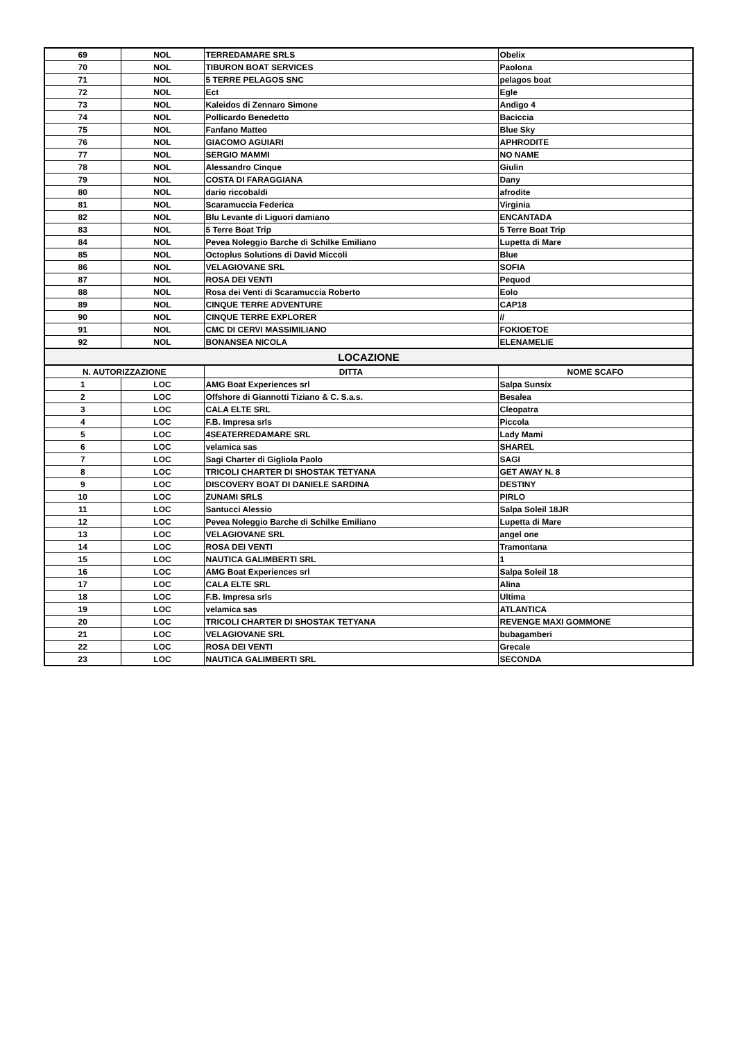| 69 | NOL | TERREDAMARE SRLS | Obelix |
| 70 | NOL | TIBURON BOAT SERVICES | Paolona |
| 71 | NOL | 5 TERRE PELAGOS SNC | pelagos boat |
| 72 | NOL | Ect | Egle |
| 73 | NOL | Kaleidos di Zennaro Simone | Andigo 4 |
| 74 | NOL | Pollicardo Benedetto | Baciccia |
| 75 | NOL | Fanfano Matteo | Blue Sky |
| 76 | NOL | GIACOMO AGUIARI | APHRODITE |
| 77 | NOL | SERGIO MAMMI | NO NAME |
| 78 | NOL | Alessandro Cinque | Giulin |
| 79 | NOL | COSTA DI FARAGGIANA | Dany |
| 80 | NOL | dario riccobaldi | afrodite |
| 81 | NOL | Scaramuccia Federica | Virginia |
| 82 | NOL | Blu Levante di Liguori damiano | ENCANTADA |
| 83 | NOL | 5 Terre Boat Trip | 5 Terre Boat Trip |
| 84 | NOL | Pevea Noleggio Barche di Schilke Emiliano | Lupetta di Mare |
| 85 | NOL | Octoplus Solutions di David Miccoli | Blue |
| 86 | NOL | VELAGIOVANE SRL | SOFIA |
| 87 | NOL | ROSA DEI VENTI | Pequod |
| 88 | NOL | Rosa dei Venti di Scaramuccia Roberto | Eolo |
| 89 | NOL | CINQUE TERRE ADVENTURE | CAP18 |
| 90 | NOL | CINQUE TERRE EXPLORER | // |
| 91 | NOL | CMC DI CERVI MASSIMILIANO | FOKIOETOE |
| 92 | NOL | BONANSEA NICOLA | ELENAMELIE |
| LOCAZIONE | | | |
| N. AUTORIZZAZIONE | | DITTA | NOME SCAFO |
| 1 | LOC | AMG Boat Experiences srl | Salpa Sunsix |
| 2 | LOC | Offshore di Giannotti Tiziano & C. S.a.s. | Besalea |
| 3 | LOC | CALA ELTE SRL | Cleopatra |
| 4 | LOC | F.B. Impresa srls | Piccola |
| 5 | LOC | 4SEATERREDAMARE SRL | Lady Mami |
| 6 | LOC | velamica sas | SHAREL |
| 7 | LOC | Sagi Charter di Gigliola Paolo | SAGI |
| 8 | LOC | TRICOLI CHARTER DI SHOSTAK TETYANA | GET AWAY N. 8 |
| 9 | LOC | DISCOVERY BOAT DI DANIELE SARDINA | DESTINY |
| 10 | LOC | ZUNAMI SRLS | PIRLO |
| 11 | LOC | Santucci Alessio | Salpa Soleil 18JR |
| 12 | LOC | Pevea Noleggio Barche di Schilke Emiliano | Lupetta di Mare |
| 13 | LOC | VELAGIOVANE SRL | angel one |
| 14 | LOC | ROSA DEI VENTI | Tramontana |
| 15 | LOC | NAUTICA GALIMBERTI SRL | 1 |
| 16 | LOC | AMG Boat Experiences srl | Salpa Soleil 18 |
| 17 | LOC | CALA ELTE SRL | Alina |
| 18 | LOC | F.B. Impresa srls | Ultima |
| 19 | LOC | velamica sas | ATLANTICA |
| 20 | LOC | TRICOLI CHARTER DI SHOSTAK TETYANA | REVENGE MAXI GOMMONE |
| 21 | LOC | VELAGIOVANE SRL | bubagamberi |
| 22 | LOC | ROSA DEI VENTI | Grecale |
| 23 | LOC | NAUTICA GALIMBERTI SRL | SECONDA |